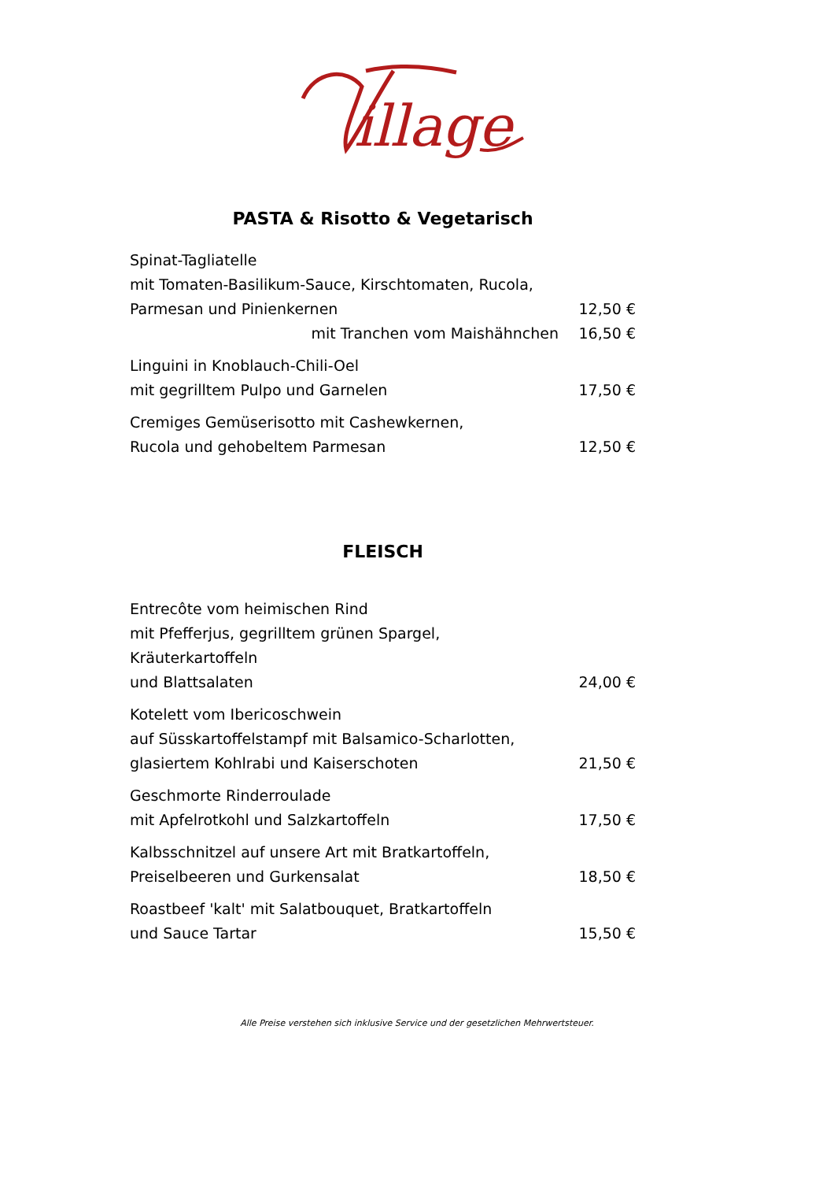illage
PASTA & Risotto & Vegetarisch
| Spinat-Tagliatelle | |
| mit Tomaten-Basilikum-Sauce, Kirschtomaten, Rucola, | |
| Parmesan und Pinienkernen | 12,50 € |
| mit Tranchen vom Maishähnchen | 16,50 € |
| Linguini in Knoblauch-Chili-Oel | |
| mit gegrilltem Pulpo und Garnelen | 17,50 € |
| Cremiges Gemüserisotto mit Cashewkernen, | |
| Rucola und gehobeltem Parmesan | 12,50 € |
FLEISCH
| Entrecôte vom heimischen Rind | |
| mit Pfefferjus, gegrilltem grünen Spargel, Kräuterkartoffeln | |
| und Blattsalaten | 24,00 € |
| Kotelett vom Ibericoschwein | |
| auf Süsskartoffelstampf mit Balsamico-Scharlotten, | |
| glasiertem Kohlrabi und Kaiserschoten | 21,50 € |
| Geschmorte Rinderroulade | |
| mit Apfelrotkohl und Salzkartoffeln | 17,50 € |
| Kalbsschnitzel auf unsere Art mit Bratkartoffeln, | |
| Preiselbeeren und Gurkensalat | 18,50 € |
| Roastbeef 'kalt' mit Salatbouquet, Bratkartoffeln | |
| und Sauce Tartar | 15,50 € |
Alle Preise verstehen sich inklusive Service und der gesetzlichen Mehrwertsteuer.